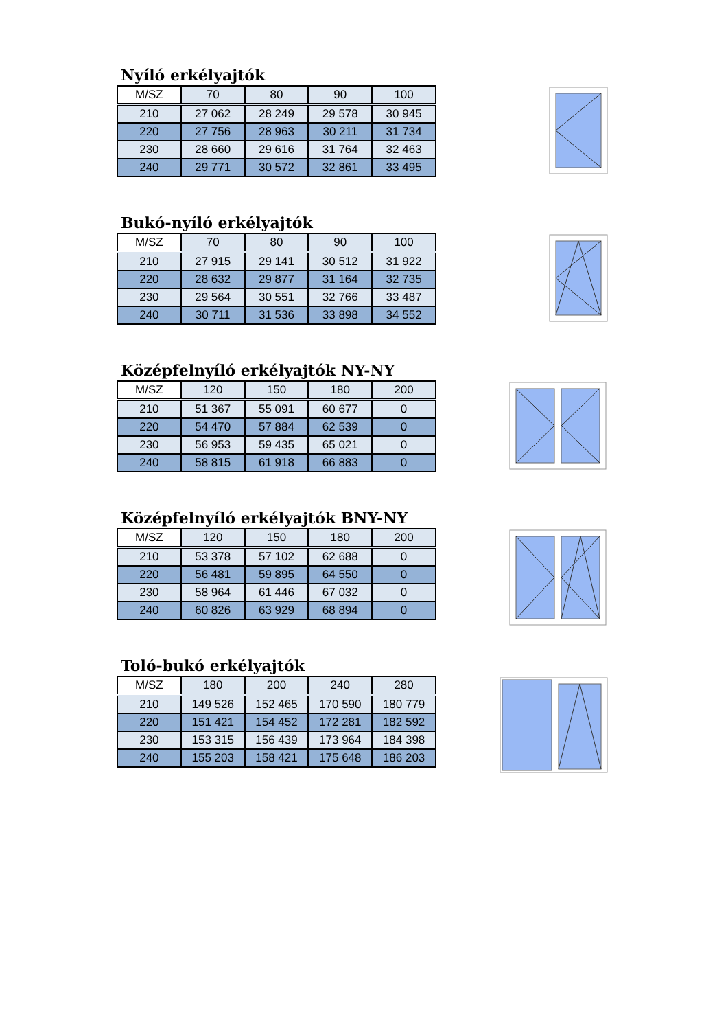Nyíló erkélyajtók
| M/SZ | 70 | 80 | 90 | 100 |
| --- | --- | --- | --- | --- |
| 210 | 27 062 | 28 249 | 29 578 | 30 945 |
| 220 | 27 756 | 28 963 | 30 211 | 31 734 |
| 230 | 28 660 | 29 616 | 31 764 | 32 463 |
| 240 | 29 771 | 30 572 | 32 861 | 33 495 |
Bukó-nyíló erkélyajtók
| M/SZ | 70 | 80 | 90 | 100 |
| --- | --- | --- | --- | --- |
| 210 | 27 915 | 29 141 | 30 512 | 31 922 |
| 220 | 28 632 | 29 877 | 31 164 | 32 735 |
| 230 | 29 564 | 30 551 | 32 766 | 33 487 |
| 240 | 30 711 | 31 536 | 33 898 | 34 552 |
Középfelnyíló erkélyajtók NY-NY
| M/SZ | 120 | 150 | 180 | 200 |
| --- | --- | --- | --- | --- |
| 210 | 51 367 | 55 091 | 60 677 | 0 |
| 220 | 54 470 | 57 884 | 62 539 | 0 |
| 230 | 56 953 | 59 435 | 65 021 | 0 |
| 240 | 58 815 | 61 918 | 66 883 | 0 |
Középfelnyíló erkélyajtók BNY-NY
| M/SZ | 120 | 150 | 180 | 200 |
| --- | --- | --- | --- | --- |
| 210 | 53 378 | 57 102 | 62 688 | 0 |
| 220 | 56 481 | 59 895 | 64 550 | 0 |
| 230 | 58 964 | 61 446 | 67 032 | 0 |
| 240 | 60 826 | 63 929 | 68 894 | 0 |
Toló-bukó erkélyajtók
| M/SZ | 180 | 200 | 240 | 280 |
| --- | --- | --- | --- | --- |
| 210 | 149 526 | 152 465 | 170 590 | 180 779 |
| 220 | 151 421 | 154 452 | 172 281 | 182 592 |
| 230 | 153 315 | 156 439 | 173 964 | 184 398 |
| 240 | 155 203 | 158 421 | 175 648 | 186 203 |